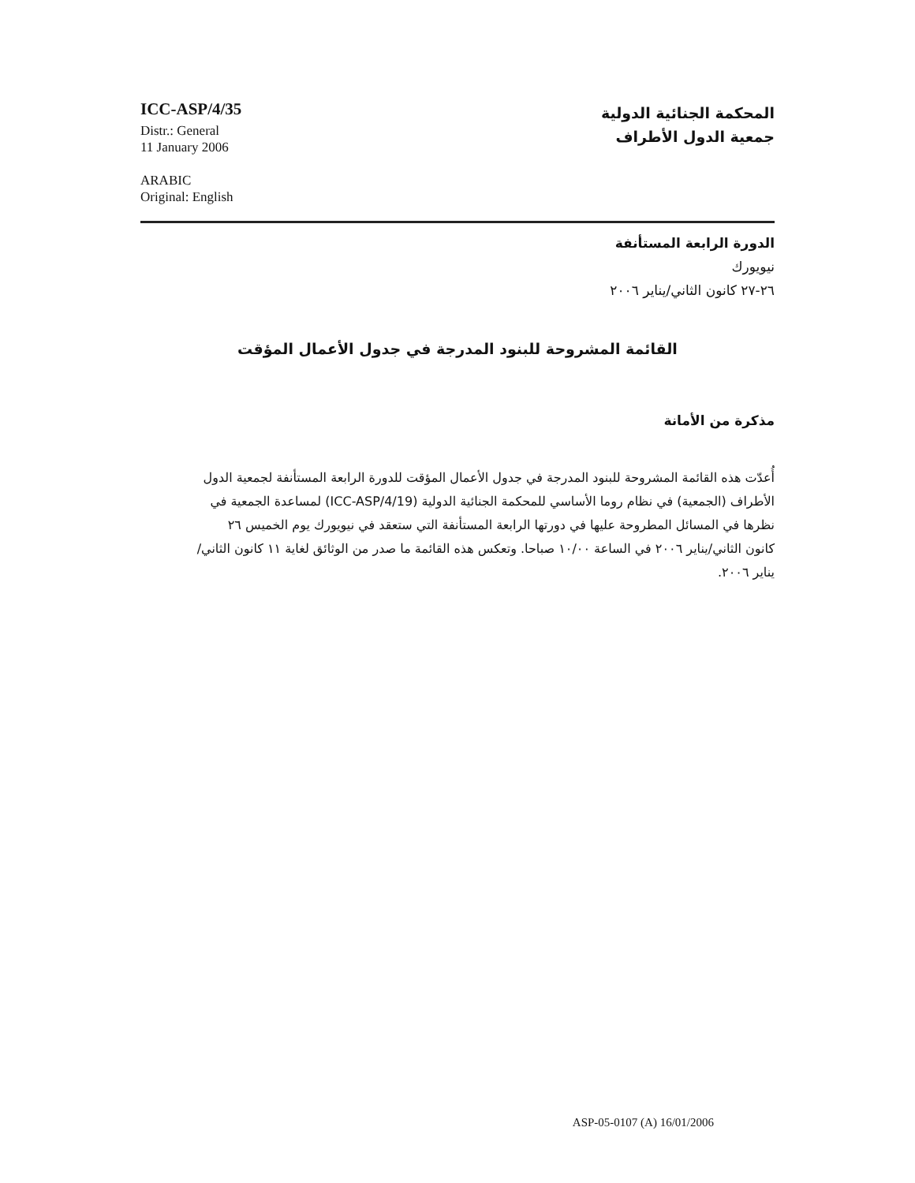ICC-ASP/4/35
Distr.: General
11 January 2006
ARABIC
Original: English
المحكمة الجنائية الدولية
جمعية الدول الأطراف
الدورة الرابعة المستأنفة
نيويورك
٢٦-٢٧ كانون الثاني/يناير ٢٠٠٦
القائمة المشروحة للبنود المدرجة في جدول الأعمال المؤقت
مذكرة من الأمانة
أُعدّت هذه القائمة المشروحة للبنود المدرجة في جدول الأعمال المؤقت للدورة الرابعة المستأنفة لجمعية الدول الأطراف (الجمعية) في نظام روما الأساسي للمحكمة الجنائية الدولية (ICC-ASP/4/19) لمساعدة الجمعية في نظرها في المسائل المطروحة عليها في دورتها الرابعة المستأنفة التي ستعقد في نيويورك يوم الخميس ٢٦ كانون الثاني/يناير ٢٠٠٦ في الساعة ١٠/٠٠ صباحا. وتعكس هذه القائمة ما صدر من الوثائق لغاية ١١ كانون الثاني/يناير ٢٠٠٦.
ASP-05-0107 (A) 16/01/2006